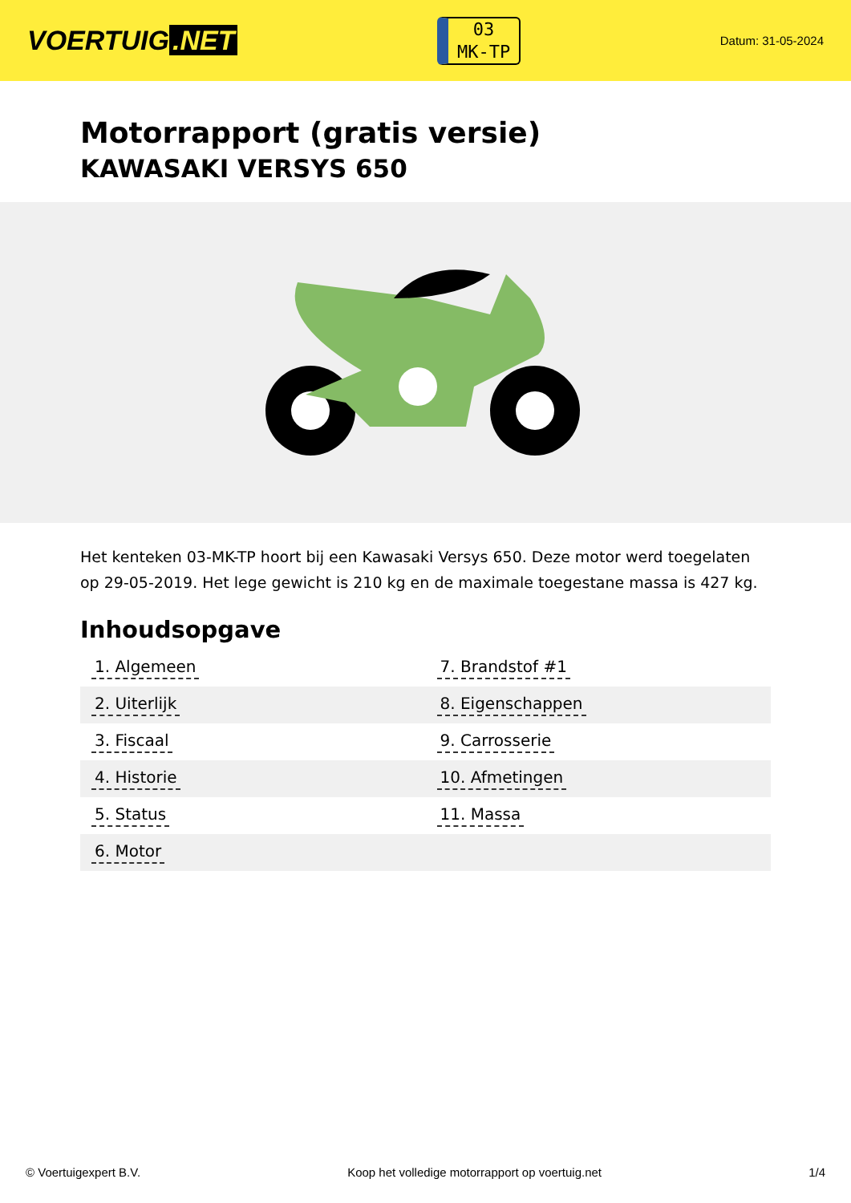VOERTUIG.NET
03
MK-TP
Datum: 31-05-2024
Motorrapport (gratis versie)
KAWASAKI VERSYS 650
Het kenteken 03-MK-TP hoort bij een Kawasaki Versys 650. Deze motor werd toegelaten op 29-05-2019. Het lege gewicht is 210 kg en de maximale toegestane massa is 427 kg.
Inhoudsopgave
| 1. Algemeen | 7. Brandstof #1 |
| 2. Uiterlijk | 8. Eigenschappen |
| 3. Fiscaal | 9. Carrosserie |
| 4. Historie | 10. Afmetingen |
| 5. Status | 11. Massa |
| 6. Motor | |
© Voertuigexpert B.V. Koop het volledige motorrapport op voertuig.net 1/4